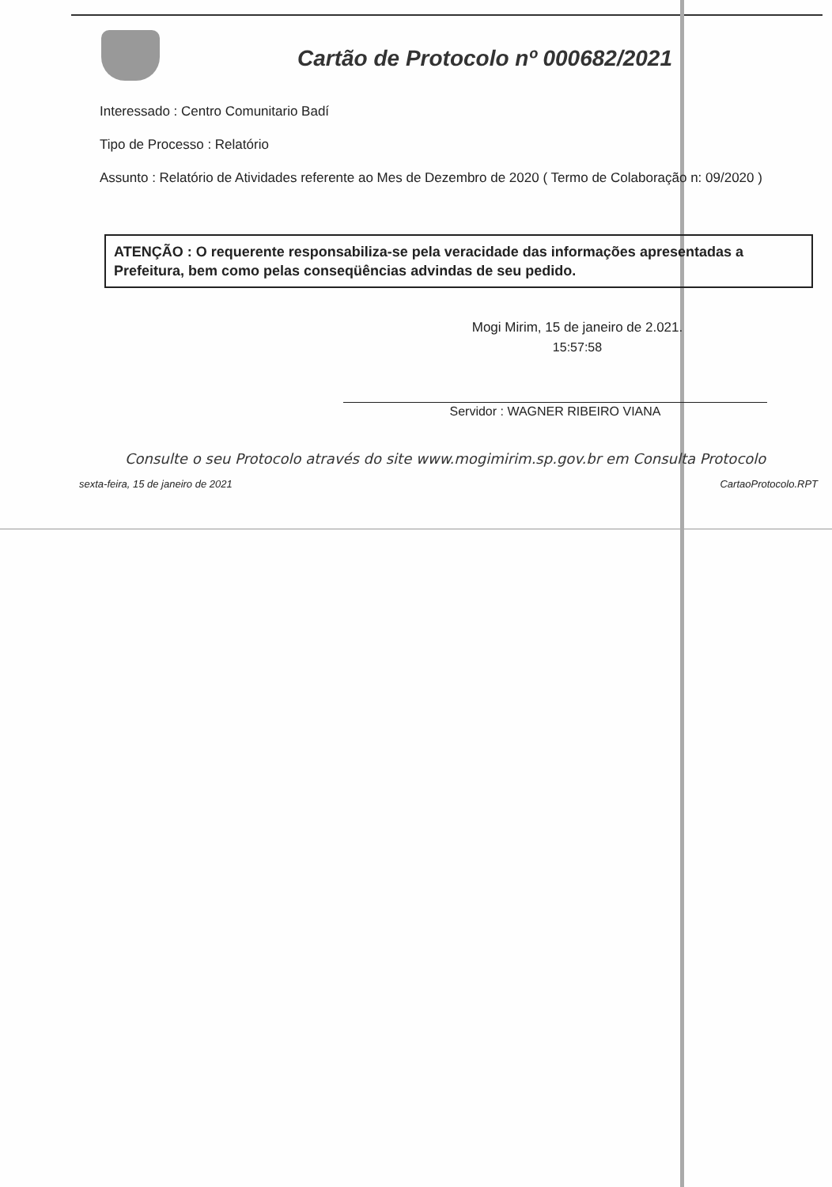Cartão de Protocolo nº 000682/2021
Interessado : Centro Comunitario Badí
Tipo de Processo : Relatório
Assunto : Relatório de Atividades referente ao Mes de Dezembro de 2020 ( Termo de Colaboração n: 09/2020 )
ATENÇÃO : O requerente responsabiliza-se pela veracidade das informações apresentadas a Prefeitura, bem como pelas conseqüências advindas de seu pedido.
Mogi Mirim, 15 de janeiro de 2.021.
15:57:58
Servidor : WAGNER RIBEIRO VIANA
Consulte o seu Protocolo através do site www.mogimirim.sp.gov.br em Consulta Protocolo
sexta-feira, 15 de janeiro de 2021 CartaoProtocolo.RPT